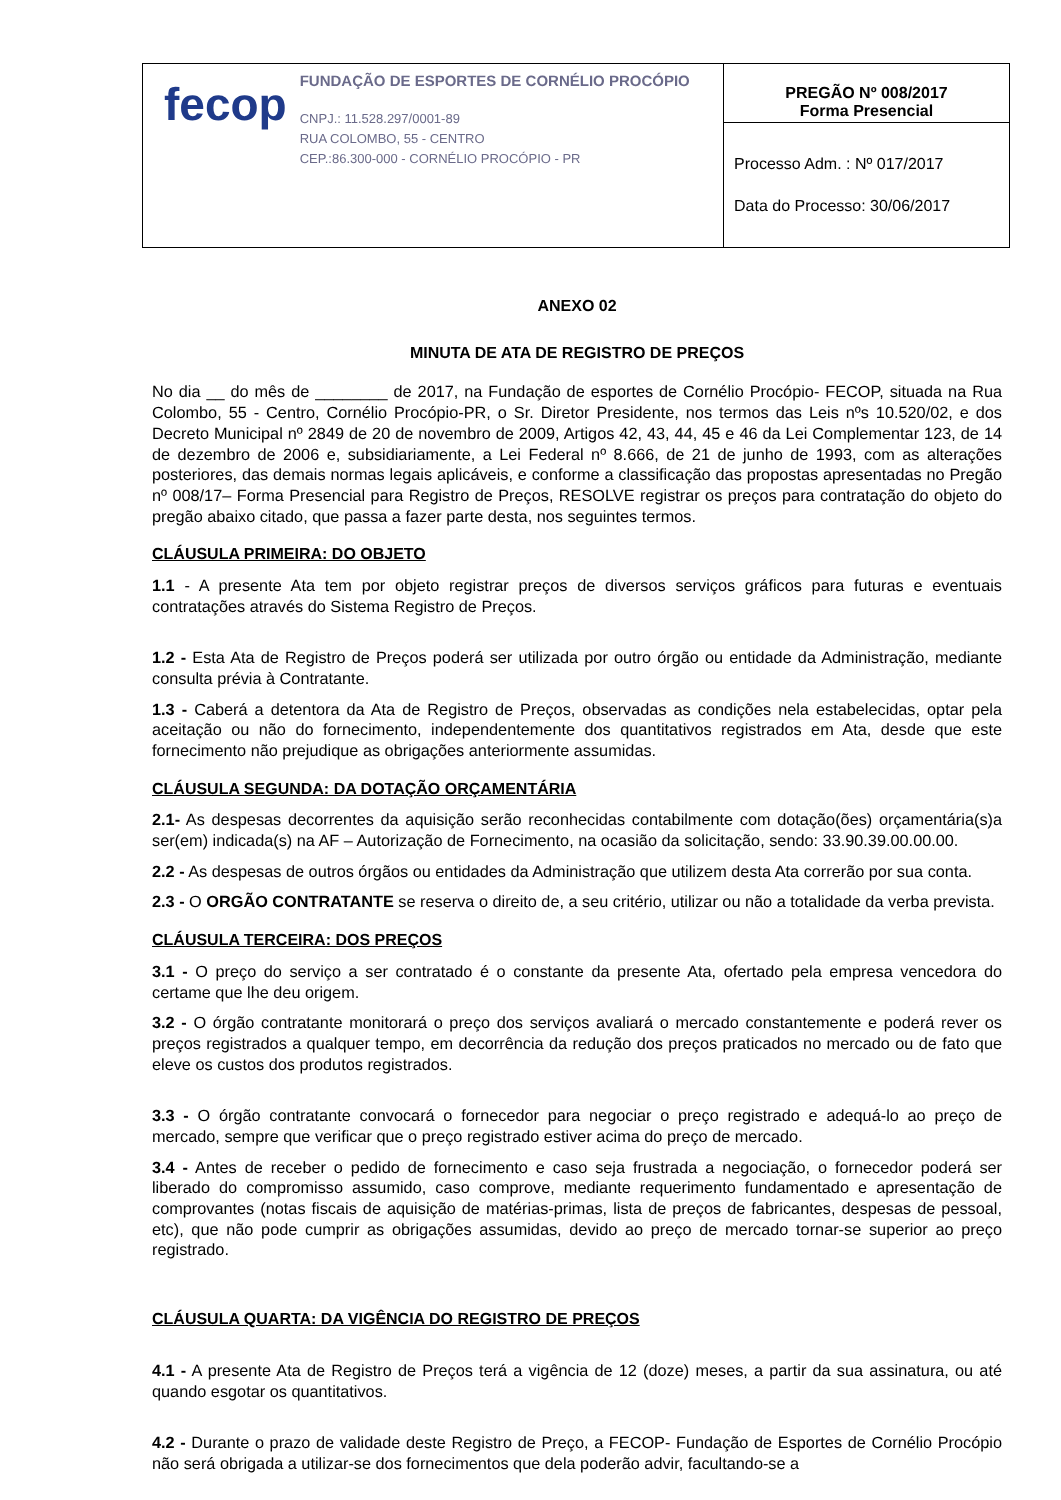| / fecop / FUNDAÇÃO DE ESPORTES DE CORNÉLIO PROCÓPIO CNPJ.: 11.528.297/0001-89 RUA COLOMBO, 55 - CENTRO CEP.:86.300-000 - CORNÉLIO PROCÓPIO - PR / | PREGÃO Nº 008/2017 Forma Presencial |
| | Processo Adm. : Nº 017/2017 Data do Processo: 30/06/2017 |
ANEXO 02
MINUTA DE ATA DE REGISTRO DE PREÇOS
No dia __ do mês de ________ de 2017, na Fundação de esportes de Cornélio Procópio- FECOP, situada na Rua Colombo, 55 - Centro, Cornélio Procópio-PR, o Sr. Diretor Presidente, nos termos das Leis nºs 10.520/02, e dos Decreto Municipal nº 2849 de 20 de novembro de 2009, Artigos 42, 43, 44, 45 e 46 da Lei Complementar 123, de 14 de dezembro de 2006 e, subsidiariamente, a Lei Federal nº 8.666, de 21 de junho de 1993, com as alterações posteriores, das demais normas legais aplicáveis, e conforme a classificação das propostas apresentadas no Pregão nº 008/17– Forma Presencial para Registro de Preços, RESOLVE registrar os preços para contratação do objeto do pregão abaixo citado, que passa a fazer parte desta, nos seguintes termos.
CLÁUSULA PRIMEIRA: DO OBJETO
1.1 - A presente Ata tem por objeto registrar preços de diversos serviços gráficos para futuras e eventuais contratações através do Sistema Registro de Preços.
1.2 - Esta Ata de Registro de Preços poderá ser utilizada por outro órgão ou entidade da Administração, mediante consulta prévia à Contratante.
1.3 - Caberá a detentora da Ata de Registro de Preços, observadas as condições nela estabelecidas, optar pela aceitação ou não do fornecimento, independentemente dos quantitativos registrados em Ata, desde que este fornecimento não prejudique as obrigações anteriormente assumidas.
CLÁUSULA SEGUNDA: DA DOTAÇÃO ORÇAMENTÁRIA
2.1- As despesas decorrentes da aquisição serão reconhecidas contabilmente com dotação(ões) orçamentária(s)a ser(em) indicada(s) na AF – Autorização de Fornecimento, na ocasião da solicitação, sendo: 33.90.39.00.00.00.
2.2 - As despesas de outros órgãos ou entidades da Administração que utilizem desta Ata correrão por sua conta.
2.3 - O ORGÃO CONTRATANTE se reserva o direito de, a seu critério, utilizar ou não a totalidade da verba prevista.
CLÁUSULA TERCEIRA: DOS PREÇOS
3.1 - O preço do serviço a ser contratado é o constante da presente Ata, ofertado pela empresa vencedora do certame que lhe deu origem.
3.2 - O órgão contratante monitorará o preço dos serviços avaliará o mercado constantemente e poderá rever os preços registrados a qualquer tempo, em decorrência da redução dos preços praticados no mercado ou de fato que eleve os custos dos produtos registrados.
3.3 - O órgão contratante convocará o fornecedor para negociar o preço registrado e adequá-lo ao preço de mercado, sempre que verificar que o preço registrado estiver acima do preço de mercado.
3.4 - Antes de receber o pedido de fornecimento e caso seja frustrada a negociação, o fornecedor poderá ser liberado do compromisso assumido, caso comprove, mediante requerimento fundamentado e apresentação de comprovantes (notas fiscais de aquisição de matérias-primas, lista de preços de fabricantes, despesas de pessoal, etc), que não pode cumprir as obrigações assumidas, devido ao preço de mercado tornar-se superior ao preço registrado.
CLÁUSULA QUARTA: DA VIGÊNCIA DO REGISTRO DE PREÇOS
4.1 - A presente Ata de Registro de Preços terá a vigência de 12 (doze) meses, a partir da sua assinatura, ou até quando esgotar os quantitativos.
4.2 - Durante o prazo de validade deste Registro de Preço, a FECOP- Fundação de Esportes de Cornélio Procópio não será obrigada a utilizar-se dos fornecimentos que dela poderão advir, facultando-se a